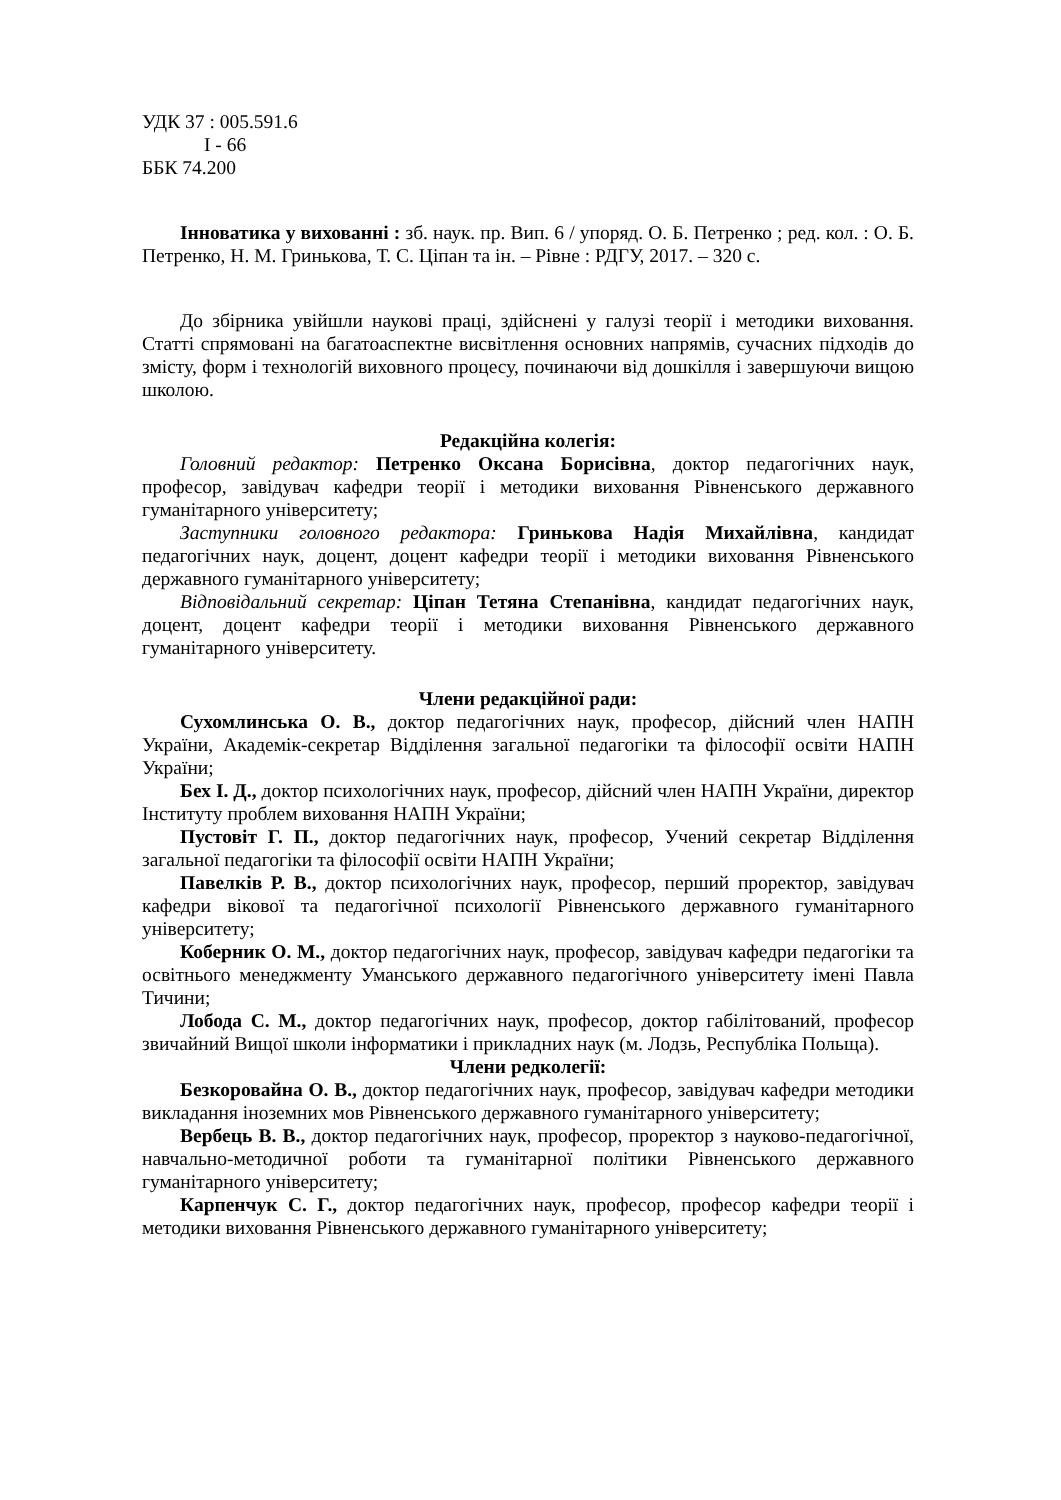УДК 37 : 005.591.6
І - 66
ББК 74.200
Інноватика у вихованні : зб. наук. пр. Вип. 6 / упоряд. О. Б. Петренко ; ред. кол. : О. Б. Петренко, Н. М. Гринькова, Т. С. Ціпан та ін. – Рівне : РДГУ, 2017. – 320 с.
До збірника увійшли наукові праці, здійснені у галузі теорії і методики виховання. Статті спрямовані на багатоаспектне висвітлення основних напрямів, сучасних підходів до змісту, форм і технологій виховного процесу, починаючи від дошкілля і завершуючи вищою школою.
Редакційна колегія:
Головний редактор: Петренко Оксана Борисівна, доктор педагогічних наук, професор, завідувач кафедри теорії і методики виховання Рівненського державного гуманітарного університету;
Заступники головного редактора: Гринькова Надія Михайлівна, кандидат педагогічних наук, доцент, доцент кафедри теорії і методики виховання Рівненського державного гуманітарного університету;
Відповідальний секретар: Ціпан Тетяна Степанівна, кандидат педагогічних наук, доцент, доцент кафедри теорії і методики виховання Рівненського державного гуманітарного університету.
Члени редакційної ради:
Сухомлинська О. В., доктор педагогічних наук, професор, дійсний член НАПН України, Академік-секретар Відділення загальної педагогіки та філософії освіти НАПН України;
Бех І. Д., доктор психологічних наук, професор, дійсний член НАПН України, директор Інституту проблем виховання НАПН України;
Пустовіт Г. П., доктор педагогічних наук, професор, Учений секретар Відділення загальної педагогіки та філософії освіти НАПН України;
Павелків Р. В., доктор психологічних наук, професор, перший проректор, завідувач кафедри вікової та педагогічної психології Рівненського державного гуманітарного університету;
Коберник О. М., доктор педагогічних наук, професор, завідувач кафедри педагогіки та освітнього менеджменту Уманського державного педагогічного університету імені Павла Тичини;
Лобода С. М., доктор педагогічних наук, професор, доктор габілітований, професор звичайний Вищої школи інформатики і прикладних наук (м. Лодзь, Республіка Польща).
Члени редколегії:
Безкоровайна О. В., доктор педагогічних наук, професор, завідувач кафедри методики викладання іноземних мов Рівненського державного гуманітарного університету;
Вербець В. В., доктор педагогічних наук, професор, проректор з науково-педагогічної, навчально-методичної роботи та гуманітарної політики Рівненського державного гуманітарного університету;
Карпенчук С. Г., доктор педагогічних наук, професор, професор кафедри теорії і методики виховання Рівненського державного гуманітарного університету;